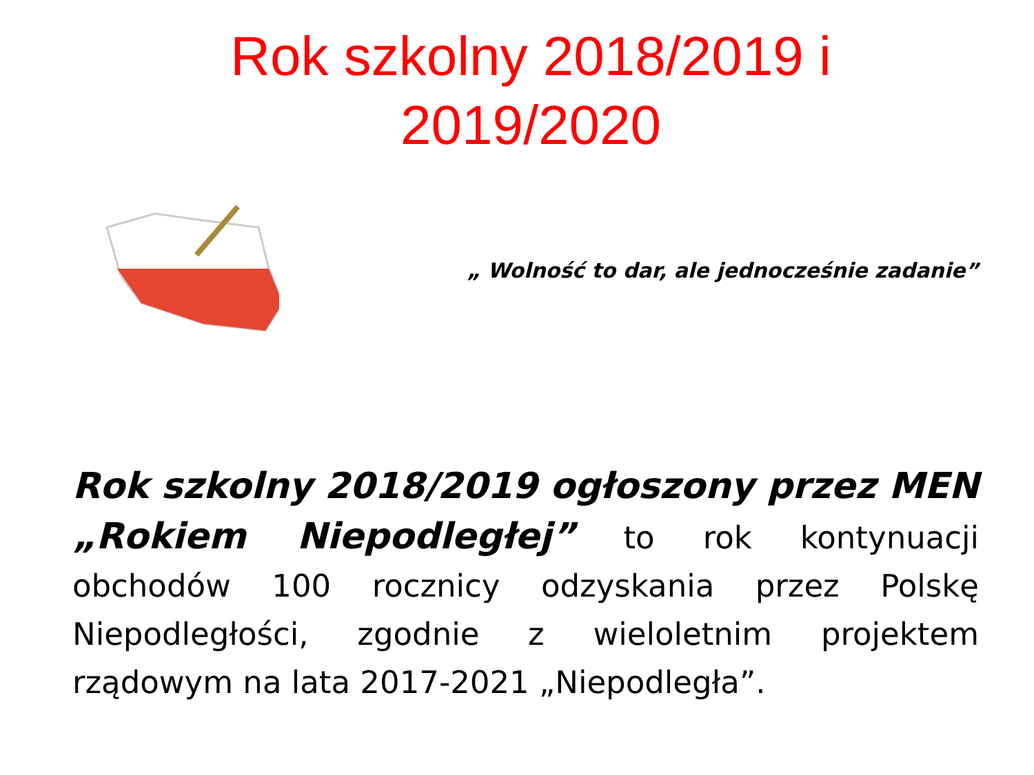Rok szkolny 2018/2019 i
2019/2020
„ Wolność to dar, ale jednocześnie zadanie”
Rok szkolny 2018/2019 ogłoszony przez MEN „Rokiem Niepodległej” to rok kontynuacji obchodów 100 rocznicy odzyskania przez Polskę Niepodległości, zgodnie z wieloletnim projektem rządowym na lata 2017-2021 „Niepodległa”.